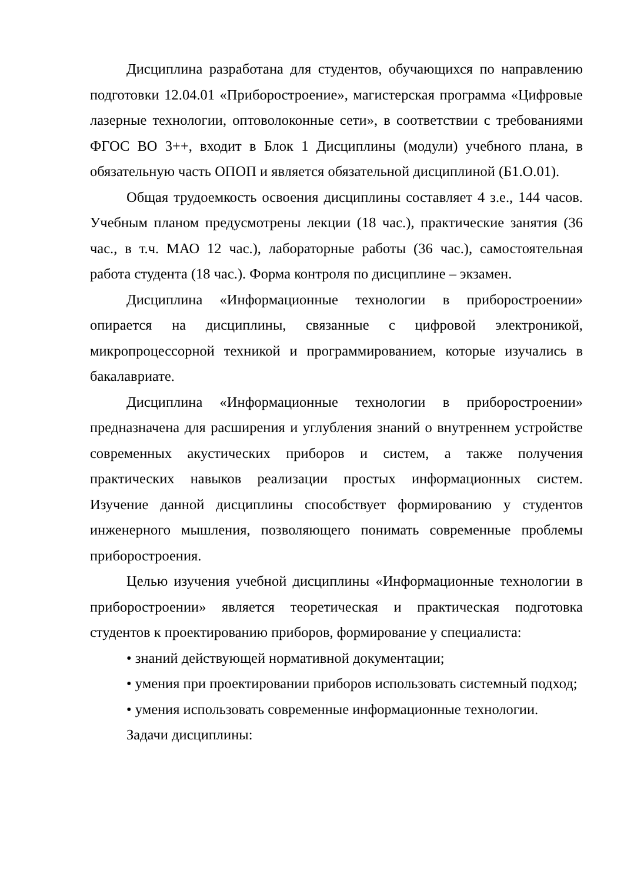Дисциплина разработана для студентов, обучающихся по направлению подготовки 12.04.01 «Приборостроение», магистерская программа «Цифровые лазерные технологии, оптоволоконные сети», в соответствии с требованиями ФГОС ВО 3++, входит в Блок 1 Дисциплины (модули) учебного плана, в обязательную часть ОПОП и является обязательной дисциплиной (Б1.О.01).
Общая трудоемкость освоения дисциплины составляет 4 з.е., 144 часов. Учебным планом предусмотрены лекции (18 час.), практические занятия (36 час., в т.ч. МАО 12 час.), лабораторные работы (36 час.), самостоятельная работа студента (18 час.). Форма контроля по дисциплине – экзамен.
Дисциплина «Информационные технологии в приборостроении» опирается на дисциплины, связанные с цифровой электроникой, микропроцессорной техникой и программированием, которые изучались в бакалавриате.
Дисциплина «Информационные технологии в приборостроении» предназначена для расширения и углубления знаний о внутреннем устройстве современных акустических приборов и систем, а также получения практических навыков реализации простых информационных систем. Изучение данной дисциплины способствует формированию у студентов инженерного мышления, позволяющего понимать современные проблемы приборостроения.
Целью изучения учебной дисциплины «Информационные технологии в приборостроении» является теоретическая и практическая подготовка студентов к проектированию приборов, формирование у специалиста:
• знаний действующей нормативной документации;
• умения при проектировании приборов использовать системный подход;
• умения использовать современные информационные технологии.
Задачи дисциплины: